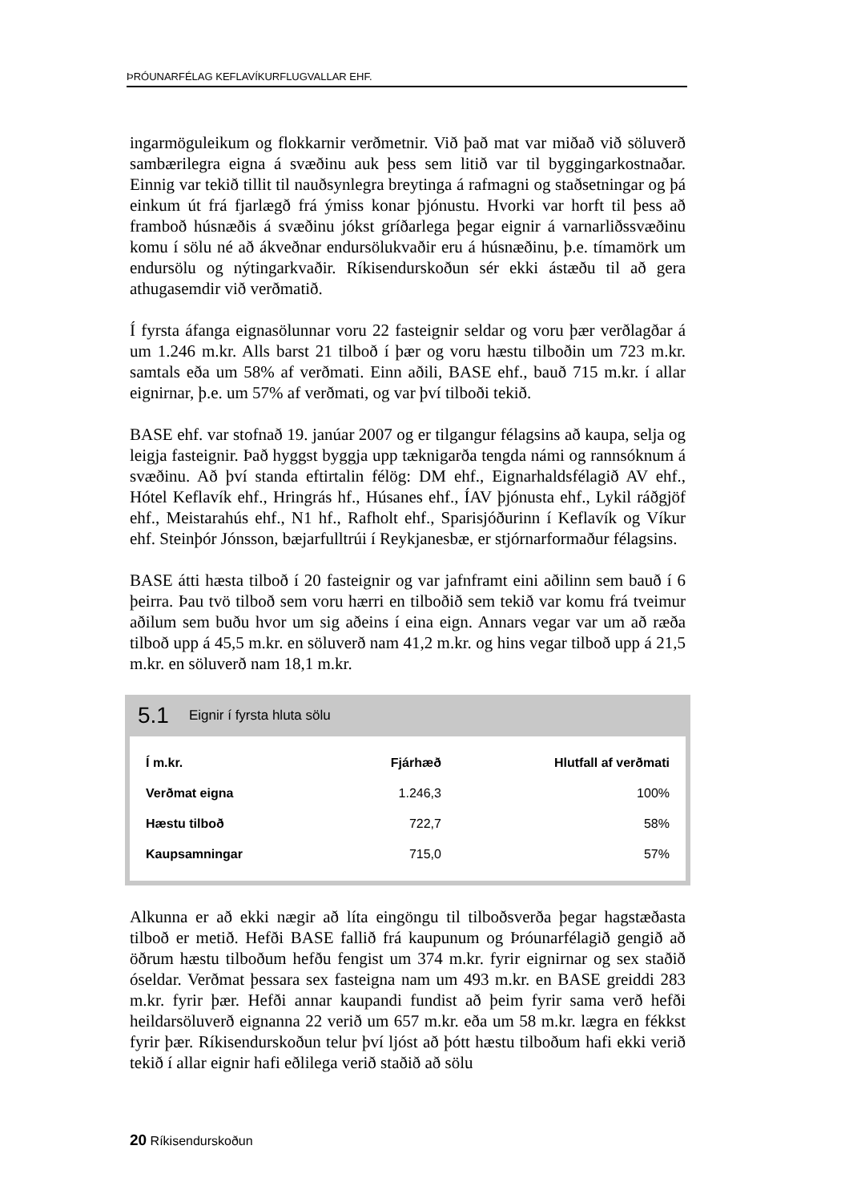ÞRÓUNARFÉLAG KEFLAVÍKURFLUGVALLAR EHF.
ingarmöguleikum og flokkarnir verðmetnir. Við það mat var miðað við söluverð sambærilegra eigna á svæðinu auk þess sem litið var til byggingarkostnaðar. Einnig var tekið tillit til nauðsynlegra breytinga á rafmagni og staðsetningar og þá einkum út frá fjarlægð frá ýmiss konar þjónustu. Hvorki var horft til þess að framboð húsnæðis á svæðinu jókst gríðarlega þegar eignir á varnarliðssvæðinu komu í sölu né að ákveðnar endursölukvaðir eru á húsnæðinu, þ.e. tímamörk um endursölu og nýtingarkvaðir. Ríkisendurskoðun sér ekki ástæðu til að gera athugasemdir við verðmatið.
Í fyrsta áfanga eignasölunnar voru 22 fasteignir seldar og voru þær verðlagðar á um 1.246 m.kr. Alls barst 21 tilboð í þær og voru hæstu tilboðin um 723 m.kr. samtals eða um 58% af verðmati. Einn aðili, BASE ehf., bauð 715 m.kr. í allar eignirnar, þ.e. um 57% af verðmati, og var því tilboði tekið.
BASE ehf. var stofnað 19. janúar 2007 og er tilgangur félagsins að kaupa, selja og leigja fasteignir. Það hyggst byggja upp tæknigarða tengda námi og rannsóknum á svæðinu. Að því standa eftirtalin félög: DM ehf., Eignarhaldsfélagið AV ehf., Hótel Keflavík ehf., Hringrás hf., Húsanes ehf., ÍAV þjónusta ehf., Lykil ráðgjöf ehf., Meistarahús ehf., N1 hf., Rafholt ehf., Sparisjóðurinn í Keflavík og Víkur ehf. Steinþór Jónsson, bæjarfulltrúi í Reykjanesbæ, er stjórnarformaður félagsins.
BASE átti hæsta tilboð í 20 fasteignir og var jafnframt eini aðilinn sem bauð í 6 þeirra. Þau tvö tilboð sem voru hærri en tilboðið sem tekið var komu frá tveimur aðilum sem buðu hvor um sig aðeins í eina eign. Annars vegar var um að ræða tilboð upp á 45,5 m.kr. en söluverð nam 41,2 m.kr. og hins vegar tilboð upp á 21,5 m.kr. en söluverð nam 18,1 m.kr.
5.1 Eignir í fyrsta hluta sölu
| Í m.kr. | Fjárhæð | Hlutfall af verðmati |
| --- | --- | --- |
| Verðmat eigna | 1.246,3 | 100% |
| Hæstu tilboð | 722,7 | 58% |
| Kaupsamningar | 715,0 | 57% |
Alkunna er að ekki nægir að líta eingöngu til tilboðsverða þegar hagstæðasta tilboð er metið. Hefði BASE fallið frá kaupunum og Þróunarfélagið gengið að öðrum hæstu tilboðum hefðu fengist um 374 m.kr. fyrir eignirnar og sex staðið óseldar. Verðmat þessara sex fasteigna nam um 493 m.kr. en BASE greiddi 283 m.kr. fyrir þær. Hefði annar kaupandi fundist að þeim fyrir sama verð hefði heildarsöluverð eignanna 22 verið um 657 m.kr. eða um 58 m.kr. lægra en fékkst fyrir þær. Ríkisendurskoðun telur því ljóst að þótt hæstu tilboðum hafi ekki verið tekið í allar eignir hafi eðlilega verið staðið að sölu
20 Ríkisendurskoðun